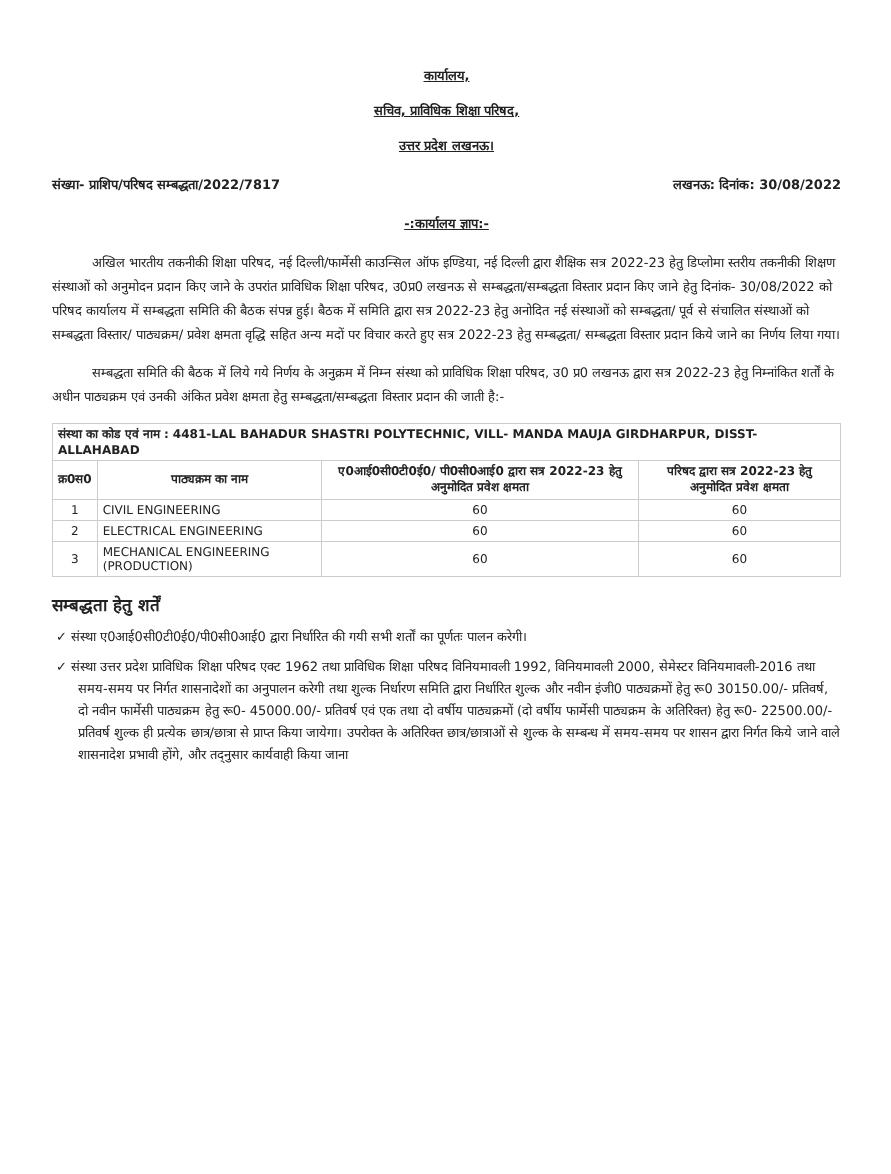कार्यालय,
सचिव, प्राविधिक शिक्षा परिषद,
उत्तर प्रदेश लखनऊ।
संख्या- प्राशिप/परिषद सम्बद्धता/2022/7817 लखनऊ: दिनांक: 30/08/2022
-:कार्यालय ज्ञाप:-
अखिल भारतीय तकनीकी शिक्षा परिषद, नई दिल्ली/फार्मेसी काउन्सिल ऑफ इण्डिया, नई दिल्ली द्वारा शैक्षिक सत्र 2022-23 हेतु डिप्लोमा स्तरीय तकनीकी शिक्षण संस्थाओं को अनुमोदन प्रदान किए जाने के उपरांत प्राविधिक शिक्षा परिषद, उ0प्र0 लखनऊ से सम्बद्धता/सम्बद्धता विस्तार प्रदान किए जाने हेतु दिनांक- 30/08/2022 को परिषद कार्यालय में सम्बद्धता समिति की बैठक संपन्न हुई। बैठक में समिति द्वारा सत्र 2022-23 हेतु अनोदित नई संस्थाओं को सम्बद्धता/ पूर्व से संचालित संस्थाओं को सम्बद्धता विस्तार/ पाठ्यक्रम/ प्रवेश क्षमता वृद्धि सहित अन्य मदों पर विचार करते हुए सत्र 2022-23 हेतु सम्बद्धता/ सम्बद्धता विस्तार प्रदान किये जाने का निर्णय लिया गया।
सम्बद्धता समिति की बैठक में लिये गये निर्णय के अनुक्रम में निम्न संस्था को प्राविधिक शिक्षा परिषद, उ0 प्र0 लखनऊ द्वारा सत्र 2022-23 हेतु निम्नांकित शर्तों के अधीन पाठ्यक्रम एवं उनकी अंकित प्रवेश क्षमता हेतु सम्बद्धता/सम्बद्धता विस्तार प्रदान की जाती है:-
| संस्था का कोड एवं नाम : 4481-LAL BAHADUR SHASTRI POLYTECHNIC, VILL- MANDA MAUJA GIRDHARPUR, DISST- ALLAHABAD | | | |
| --- | --- | --- | --- |
| क्र0स0 | पाठ्यक्रम का नाम | ए0आई0सी0टी0ई0/ पी0सी0आई0 द्वारा सत्र 2022-23 हेतु अनुमोदित प्रवेश क्षमता | परिषद द्वारा सत्र 2022-23 हेतु अनुमोदित प्रवेश क्षमता |
| 1 | CIVIL ENGINEERING | 60 | 60 |
| 2 | ELECTRICAL ENGINEERING | 60 | 60 |
| 3 | MECHANICAL ENGINEERING (PRODUCTION) | 60 | 60 |
सम्बद्धता हेतु शर्तें
✓ संस्था ए0आई0सी0टी0ई0/पी0सी0आई0 द्वारा निर्धारित की गयी सभी शर्तों का पूर्णतः पालन करेगी।
✓ संस्था उत्तर प्रदेश प्राविधिक शिक्षा परिषद एक्ट 1962 तथा प्राविधिक शिक्षा परिषद विनियमावली 1992, विनियमावली 2000, सेमेस्टर विनियमावली-2016 तथा समय-समय पर निर्गत शासनादेशों का अनुपालन करेगी तथा शुल्क निर्धारण समिति द्वारा निर्धारित शुल्क और नवीन इंजी0 पाठ्यक्रमों हेतु रू0 30150.00/- प्रतिवर्ष, दो नवीन फार्मेसी पाठ्यक्रम हेतु रू0- 45000.00/- प्रतिवर्ष एवं एक तथा दो वर्षीय पाठ्यक्रमों (दो वर्षीय फार्मेसी पाठ्यक्रम के अतिरिक्त) हेतु रू0- 22500.00/- प्रतिवर्ष शुल्क ही प्रत्येक छात्र/छात्रा से प्राप्त किया जायेगा। उपरोक्त के अतिरिक्त छात्र/छात्राओं से शुल्क के सम्बन्ध में समय-समय पर शासन द्वारा निर्गत किये जाने वाले शासनादेश प्रभावी होंगे, और तद्नुसार कार्यवाही किया जाना